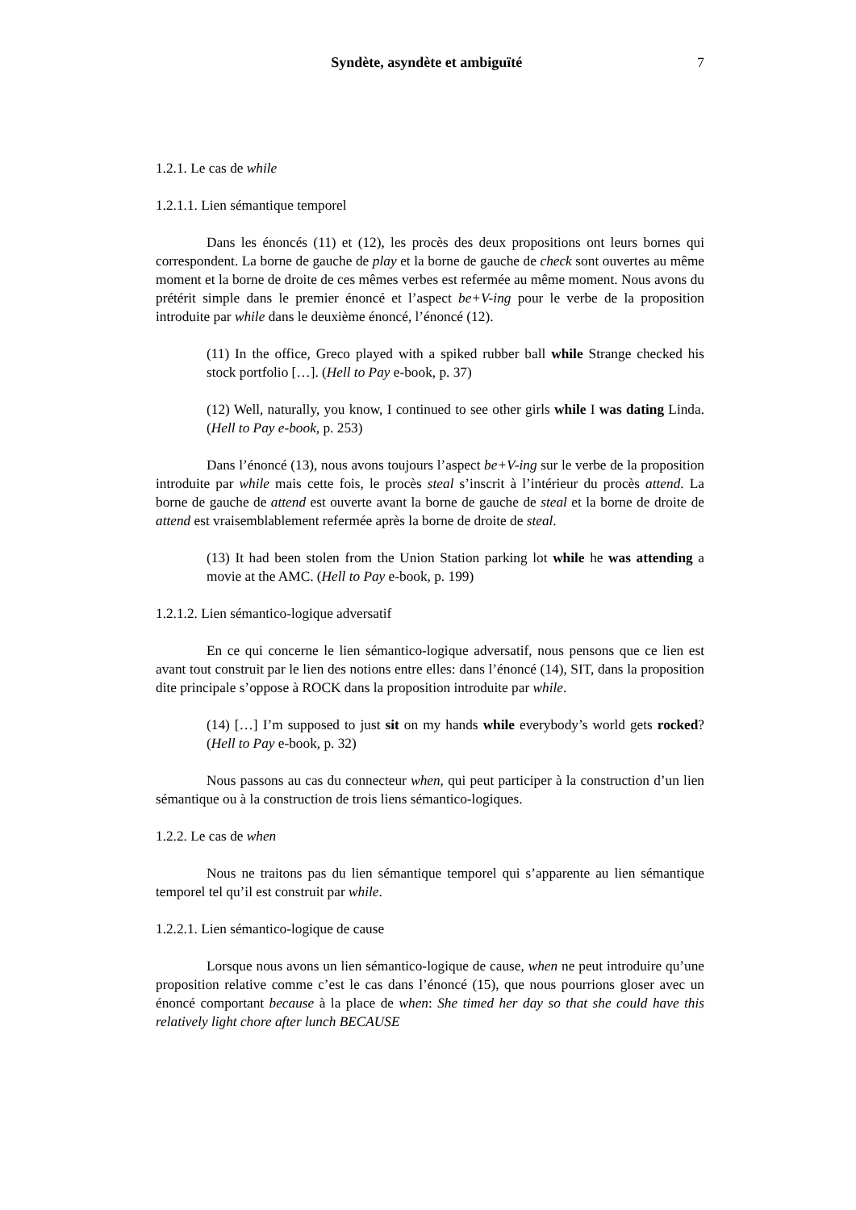Syndète, asyndète et ambiguïté 7
1.2.1. Le cas de while
1.2.1.1. Lien sémantique temporel
Dans les énoncés (11) et (12), les procès des deux propositions ont leurs bornes qui correspondent. La borne de gauche de play et la borne de gauche de check sont ouvertes au même moment et la borne de droite de ces mêmes verbes est refermée au même moment. Nous avons du prétérit simple dans le premier énoncé et l’aspect be+V-ing pour le verbe de la proposition introduite par while dans le deuxième énoncé, l’énoncé (12).
(11) In the office, Greco played with a spiked rubber ball while Strange checked his stock portfolio […]. (Hell to Pay e-book, p. 37)
(12) Well, naturally, you know, I continued to see other girls while I was dating Linda. (Hell to Pay e-book, p. 253)
Dans l’énoncé (13), nous avons toujours l’aspect be+V-ing sur le verbe de la proposition introduite par while mais cette fois, le procès steal s’inscrit à l’intérieur du procès attend. La borne de gauche de attend est ouverte avant la borne de gauche de steal et la borne de droite de attend est vraisemblablement refermée après la borne de droite de steal.
(13) It had been stolen from the Union Station parking lot while he was attending a movie at the AMC. (Hell to Pay e-book, p. 199)
1.2.1.2. Lien sémantico-logique adversatif
En ce qui concerne le lien sémantico-logique adversatif, nous pensons que ce lien est avant tout construit par le lien des notions entre elles: dans l’énoncé (14), SIT, dans la proposition dite principale s’oppose à ROCK dans la proposition introduite par while.
(14) […] I’m supposed to just sit on my hands while everybody’s world gets rocked? (Hell to Pay e-book, p. 32)
Nous passons au cas du connecteur when, qui peut participer à la construction d’un lien sémantique ou à la construction de trois liens sémantico-logiques.
1.2.2. Le cas de when
Nous ne traitons pas du lien sémantique temporel qui s’apparente au lien sémantique temporel tel qu’il est construit par while.
1.2.2.1. Lien sémantico-logique de cause
Lorsque nous avons un lien sémantico-logique de cause, when ne peut introduire qu’une proposition relative comme c’est le cas dans l’énoncé (15), que nous pourrions gloser avec un énoncé comportant because à la place de when: She timed her day so that she could have this relatively light chore after lunch BECAUSE